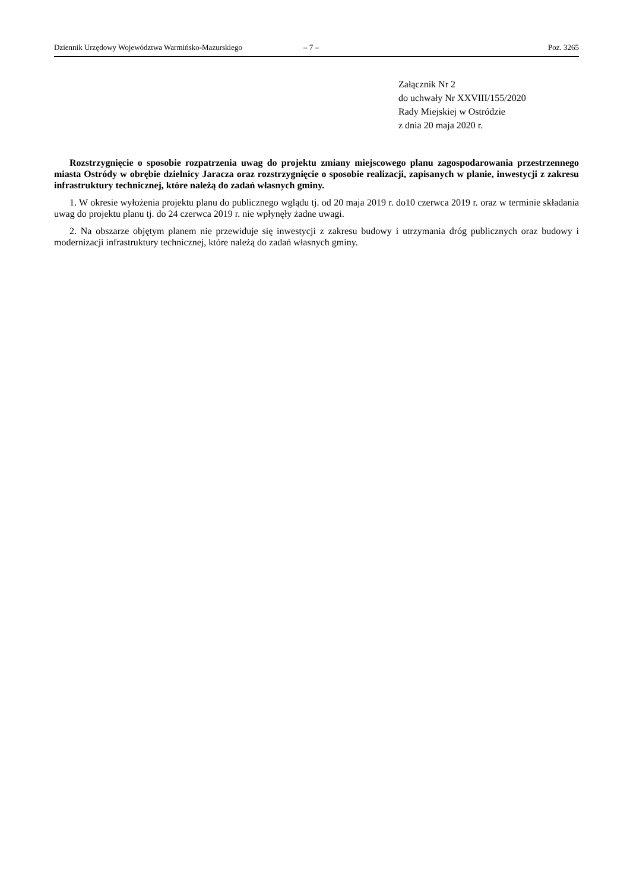Dziennik Urzędowy Województwa Warmińsko-Mazurskiego – 7 – Poz. 3265
Załącznik Nr 2
do uchwały Nr XXVIII/155/2020
Rady Miejskiej w Ostródzie
z dnia 20 maja 2020 r.
Rozstrzygnięcie o sposobie rozpatrzenia uwag do projektu zmiany miejscowego planu zagospodarowania przestrzennego miasta Ostródy w obrębie dzielnicy Jaracza oraz rozstrzygnięcie o sposobie realizacji, zapisanych w planie, inwestycji z zakresu infrastruktury technicznej, które należą do zadań własnych gminy.
1. W okresie wyłożenia projektu planu do publicznego wglądu tj. od 20 maja 2019 r. do10 czerwca 2019 r. oraz w terminie składania uwag do projektu planu tj. do 24 czerwca 2019 r. nie wpłynęły żadne uwagi.
2. Na obszarze objętym planem nie przewiduje się inwestycji z zakresu budowy i utrzymania dróg publicznych oraz budowy i modernizacji infrastruktury technicznej, które należą do zadań własnych gminy.